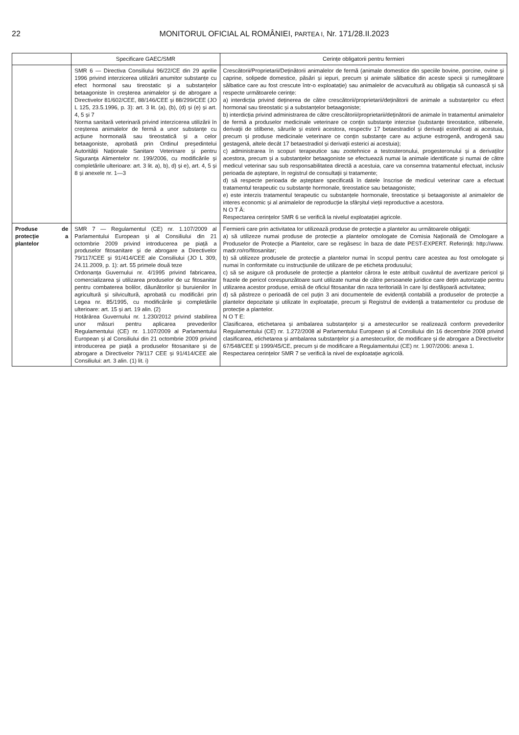22 MONITORUL OFICIAL AL ROMÂNIEI, PARTEA I, Nr. 171/28.II.2023
| | Specificare GAEC/SMR | Cerințe obligatorii pentru fermieri |
| --- | --- | --- |
| | SMR 6 — Directiva Consiliului 96/22/CE din 29 aprilie 1996 privind interzicerea utilizării anumitor substanțe cu efect hormonal sau tireostatic și a substanțelor betaagoniste în creșterea animalelor și de abrogare a Directivelor 81/602/CEE, 88/146/CEE și 88/299/CEE (JO L 125, 23.5.1996, p. 3): art. 3 lit. (a), (b), (d) și (e) și art. 4, 5 și 7 Norma sanitară veterinară privind interzicerea utilizării în creșterea animalelor de fermă a unor substanțe cu acțiune hormonală sau tireostatică și a celor betaagoniste, aprobată prin Ordinul președintelui Autorității Naționale Sanitare Veterinare și pentru Siguranța Alimentelor nr. 199/2006, cu modificările și completările ulterioare: art. 3 lit. a), b), d) și e), art. 4, 5 și 8 și anexele nr. 1—3 | Crescătorii/Proprietarii/Deținătorii animalelor de fermă (animale domestice din speciile bovine, porcine, ovine și caprine, solipede domestice, păsări și iepuri, precum și animale sălbatice din aceste specii și rumegătoare sălbatice care au fost crescute într-o exploatație) sau animalelor de acvacultură au obligația să cunoască și să respecte următoarele cerințe: a) interdicția privind deținerea de către crescătorii/proprietarii/deținătorii de animale a substanțelor cu efect hormonal sau tireostatic și a substanțelor betaagoniste; b) interdicția privind administrarea de către crescătorii/proprietarii/deținătorii de animale în tratamentul animalelor de fermă a produselor medicinale veterinare ce conțin substanțe interzise (substanțe tireostatice, stilbenele, derivații de stilbene, sărurile și esterii acestora, respectiv 17 betaestradiol și derivații esterificați ai acestuia, precum și produse medicinale veterinare ce conțin substanțe care au acțiune estrogenă, androgenă sau gestagenă, altele decât 17 betaestradiol și derivații esterici ai acestuia); c) administrarea în scopuri terapeutice sau zootehnice a testosteronului, progesteronului și a derivaților acestora, precum și a substanțelor betaagoniste se efectuează numai la animale identificate și numai de către medicul veterinar sau sub responsabilitatea directă a acestuia, care va consemna tratamentul efectuat, inclusiv perioada de așteptare, în registrul de consultații și tratamente; d) să respecte perioada de așteptare specificată în datele înscrise de medicul veterinar care a efectuat tratamentul terapeutic cu substanțe hormonale, tireostatice sau betaagoniste; e) este interzis tratamentul terapeutic cu substanțele hormonale, tireostatice și betaagoniste al animalelor de interes economic și al animalelor de reproducție la sfârșitul vieții reproductive a acestora. N O T Ă: Respectarea cerințelor SMR 6 se verifică la nivelul exploatației agricole. |
| Produse de protecție a plantelor | SMR 7 — Regulamentul (CE) nr. 1.107/2009 al Parlamentului European și al Consiliului din 21 octombrie 2009 privind introducerea pe piață a produselor fitosanitare și de abrogare a Directivelor 79/117/CEE și 91/414/CEE ale Consiliului (JO L 309, 24.11.2009, p. 1): art. 55 primele două teze Ordonanța Guvernului nr. 4/1995 privind fabricarea, comercializarea și utilizarea produselor de uz fitosanitar pentru combaterea bolilor, dăunătorilor și buruienilor în agricultură și silvicultură, aprobată cu modificări prin Legea nr. 85/1995, cu modificările și completările ulterioare: art. 15 și art. 19 alin. (2) Hotărârea Guvernului nr. 1.230/2012 privind stabilirea unor măsuri pentru aplicarea prevederilor Regulamentului (CE) nr. 1.107/2009 al Parlamentului European și al Consiliului din 21 octombrie 2009 privind introducerea pe piață a produselor fitosanitare și de abrogare a Directivelor 79/117 CEE și 91/414/CEE ale Consiliului: art. 3 alin. (1) lit. i) | Fermierii care prin activitatea lor utilizează produse de protecție a plantelor au următoarele obligații: a) să utilizeze numai produse de protecție a plantelor omologate de Comisia Națională de Omologare a Produselor de Protecție a Plantelor, care se regăsesc în baza de date PEST-EXPERT. Referință: http://www. madr.ro/ro/fitosanitar; b) să utilizeze produsele de protecție a plantelor numai în scopul pentru care acestea au fost omologate și numai în conformitate cu instrucțiunile de utilizare de pe eticheta produsului; c) să se asigure că produsele de protecție a plantelor cărora le este atribuit cuvântul de avertizare pericol și frazele de pericol corespunzătoare sunt utilizate numai de către persoanele juridice care dețin autorizație pentru utilizarea acestor produse, emisă de oficiul fitosanitar din raza teritorială în care își desfășoară activitatea; d) să păstreze o perioadă de cel puțin 3 ani documentele de evidență contabilă a produselor de protecție a plantelor depozitate și utilizate în exploatație, precum și Registrul de evidență a tratamentelor cu produse de protecție a plantelor. N O T E: Clasificarea, etichetarea și ambalarea substanțelor și a amestecurilor se realizează conform prevederilor Regulamentului (CE) nr. 1.272/2008 al Parlamentului European și al Consiliului din 16 decembrie 2008 privind clasificarea, etichetarea și ambalarea substanțelor și a amestecurilor, de modificare și de abrogare a Directivelor 67/548/CEE și 1999/45/CE, precum și de modificare a Regulamentului (CE) nr. 1.907/2006: anexa 1. Respectarea cerințelor SMR 7 se verifică la nivel de exploatație agricolă. |